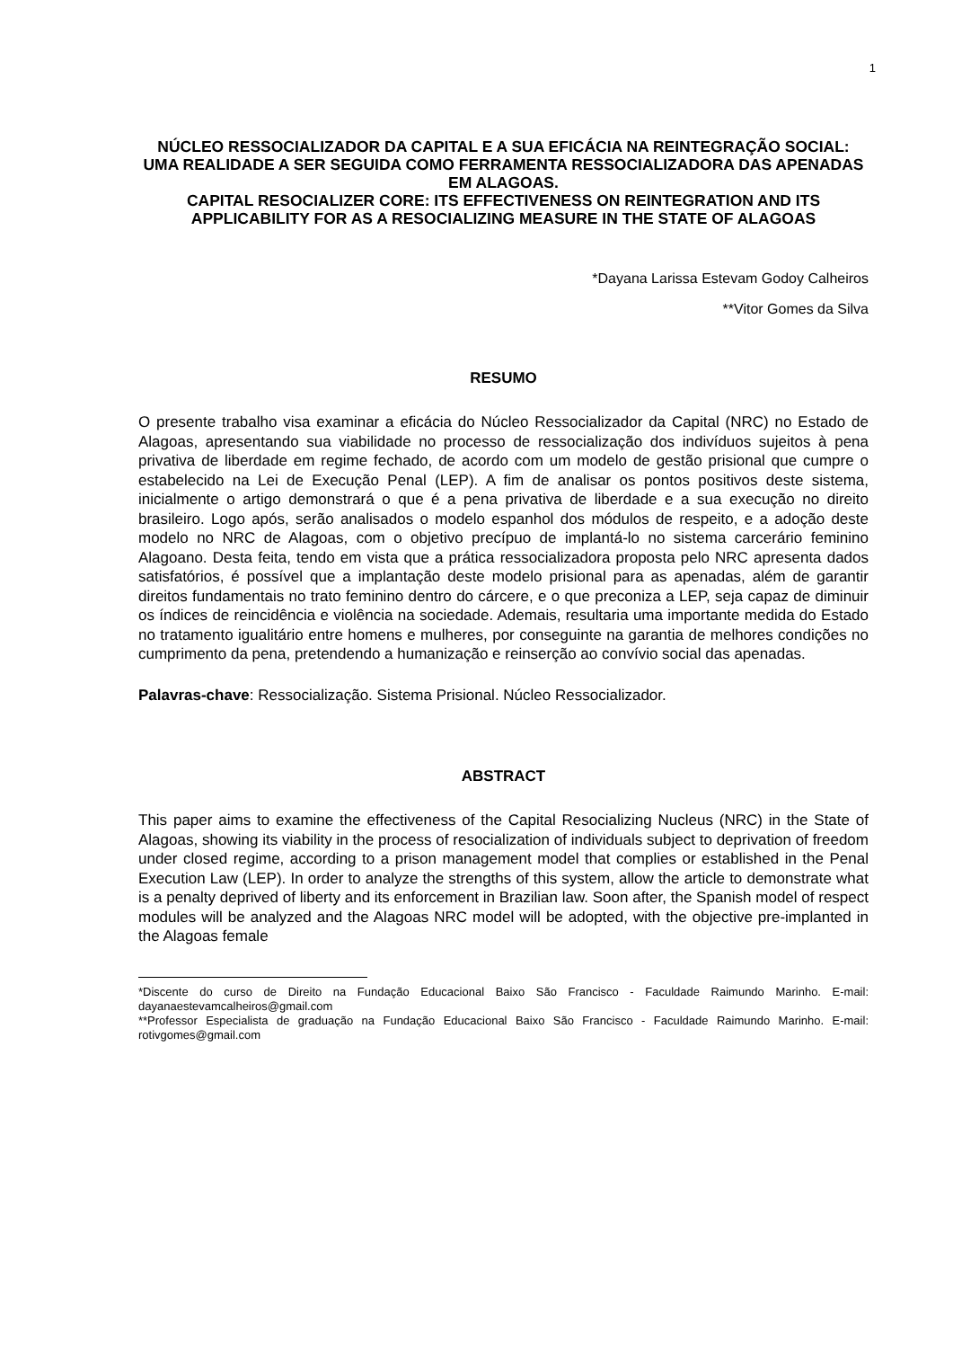1
NÚCLEO RESSOCIALIZADOR DA CAPITAL E A SUA EFICÁCIA NA REINTEGRAÇÃO SOCIAL: UMA REALIDADE A SER SEGUIDA COMO FERRAMENTA RESSOCIALIZADORA DAS APENADAS EM ALAGOAS.
CAPITAL RESOCIALIZER CORE: ITS EFFECTIVENESS ON REINTEGRATION AND ITS APPLICABILITY FOR AS A RESOCIALIZING MEASURE IN THE STATE OF ALAGOAS
*Dayana Larissa Estevam Godoy Calheiros
**Vitor Gomes da Silva
RESUMO
O presente trabalho visa examinar a eficácia do Núcleo Ressocializador da Capital (NRC) no Estado de Alagoas, apresentando sua viabilidade no processo de ressocialização dos indivíduos sujeitos à pena privativa de liberdade em regime fechado, de acordo com um modelo de gestão prisional que cumpre o estabelecido na Lei de Execução Penal (LEP). A fim de analisar os pontos positivos deste sistema, inicialmente o artigo demonstrará o que é a pena privativa de liberdade e a sua execução no direito brasileiro. Logo após, serão analisados o modelo espanhol dos módulos de respeito, e a adoção deste modelo no NRC de Alagoas, com o objetivo precípuo de implantá-lo no sistema carcerário feminino Alagoano. Desta feita, tendo em vista que a prática ressocializadora proposta pelo NRC apresenta dados satisfatórios, é possível que a implantação deste modelo prisional para as apenadas, além de garantir direitos fundamentais no trato feminino dentro do cárcere, e o que preconiza a LEP, seja capaz de diminuir os índices de reincidência e violência na sociedade. Ademais, resultaria uma importante medida do Estado no tratamento igualitário entre homens e mulheres, por conseguinte na garantia de melhores condições no cumprimento da pena, pretendendo a humanização e reinserção ao convívio social das apenadas.
Palavras-chave: Ressocialização. Sistema Prisional. Núcleo Ressocializador.
ABSTRACT
This paper aims to examine the effectiveness of the Capital Resocializing Nucleus (NRC) in the State of Alagoas, showing its viability in the process of resocialization of individuals subject to deprivation of freedom under closed regime, according to a prison management model that complies or established in the Penal Execution Law (LEP). In order to analyze the strengths of this system, allow the article to demonstrate what is a penalty deprived of liberty and its enforcement in Brazilian law. Soon after, the Spanish model of respect modules will be analyzed and the Alagoas NRC model will be adopted, with the objective pre-implanted in the Alagoas female
*Discente do curso de Direito na Fundação Educacional Baixo São Francisco - Faculdade Raimundo Marinho. E-mail: dayanaestevamcalheiros@gmail.com
**Professor Especialista de graduação na Fundação Educacional Baixo São Francisco - Faculdade Raimundo Marinho. E-mail: rotivgomes@gmail.com